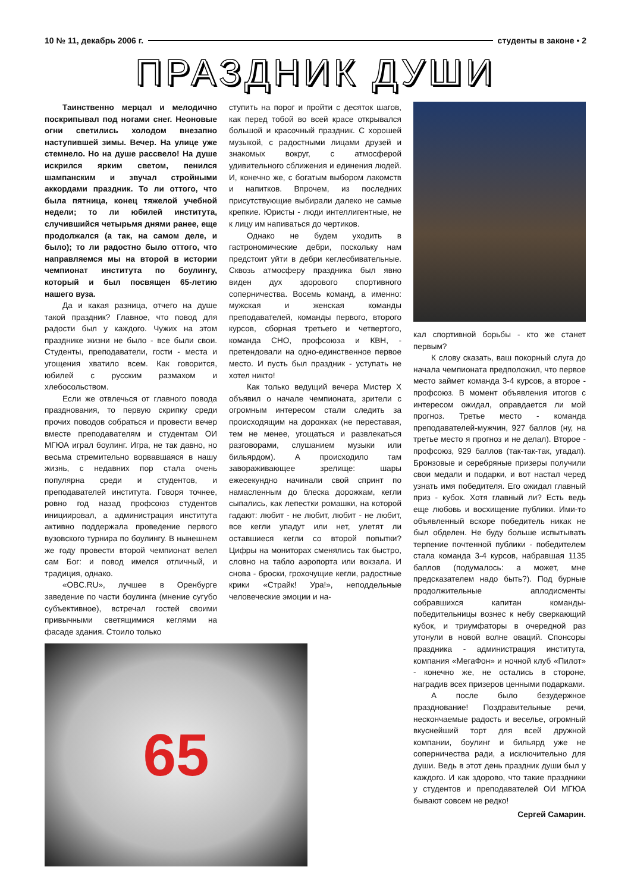10 № 11, декабрь 2006 г. студенты в законе • 2
ПРАЗДНИК ДУШИ
Таинственно мерцал и мелодично поскрипывал под ногами снег. Неоновые огни светились холодом внезапно наступившей зимы. Вечер. На улице уже стемнело. Но на душе рассвело! На душе искрился ярким светом, пенился шампанским и звучал стройными аккордами праздник. То ли оттого, что была пятница, конец тяжелой учебной недели; то ли юбилей института, случившийся четырьмя днями ранее, еще продолжался (а так, на самом деле, и было); то ли радостно было оттого, что направляемся мы на второй в истории чемпионат института по боулингу, который и был посвящен 65-летию нашего вуза.
Да и какая разница, отчего на душе такой праздник? Главное, что повод для радости был у каждого. Чужих на этом празднике жизни не было - все были свои. Студенты, преподаватели, гости - места и угощения хватило всем. Как говорится, юбилей с русским размахом и хлебосольством.
Если же отвлечься от главного повода празднования, то первую скрипку среди прочих поводов собраться и провести вечер вместе преподавателям и студентам ОИ МГЮА играл боулинг. Игра, не так давно, но весьма стремительно ворвавшаяся в нашу жизнь, с недавних пор стала очень популярна среди и студентов, и преподавателей института. Говоря точнее, ровно год назад профсоюз студентов инициировал, а администрация института активно поддержала проведение первого вузовского турнира по боулингу. В нынешнем же году провести второй чемпионат велел сам Бог: и повод имелся отличный, и традиция, однако.
«OBC.RU», лучшее в Оренбурге заведение по части боулинга (мнение сугубо субъективное), встречал гостей своими привычными светящимися кеглями на фасаде здания. Стоило только
65
ступить на порог и пройти с десяток шагов, как перед тобой во всей красе открывался большой и красочный праздник. С хорошей музыкой, с радостными лицами друзей и знакомых вокруг, с атмосферой удивительного сближения и единения людей. И, конечно же, с богатым выбором лакомств и напитков. Впрочем, из последних присутствующие выбирали далеко не самые крепкие. Юристы - люди интеллигентные, не к лицу им напиваться до чертиков.
Однако не будем уходить в гастрономические дебри, поскольку нам предстоит уйти в дебри кеглесбивательные. Сквозь атмосферу праздника был явно виден дух здорового спортивного соперничества. Восемь команд, а именно: мужская и женская команды преподавателей, команды первого, второго курсов, сборная третьего и четвертого, команда СНО, профсоюза и КВН, - претендовали на одно-единственное первое место. И пусть был праздник - уступать не хотел никто!
Как только ведущий вечера Мистер Х объявил о начале чемпионата, зрители с огромным интересом стали следить за происходящим на дорожках (не переставая, тем не менее, угощаться и развлекаться разговорами, слушанием музыки или бильярдом). А происходило там завораживающее зрелище: шары ежесекундно начинали свой спринт по намасленным до блеска дорожкам, кегли сыпались, как лепестки ромашки, на которой гадают: любит - не любит, любит - не любит, все кегли упадут или нет, улетят ли оставшиеся кегли со второй попытки? Цифры на мониторах сменялись так быстро, словно на табло аэропорта или вокзала. И снова - броски, грохочущие кегли, радостные крики «Страйк! Ура!», неподдельные человеческие эмоции и на-
кал спортивной борьбы - кто же станет первым?
К слову сказать, ваш покорный слуга до начала чемпионата предположил, что первое место займет команда 3-4 курсов, а второе - профсоюз. В момент объявления итогов с интересом ожидал, оправдается ли мой прогноз. Третье место - команда преподавателей-мужчин, 927 баллов (ну, на третье место я прогноз и не делал). Второе - профсоюз, 929 баллов (так-так-так, угадал). Бронзовые и серебряные призеры получили свои медали и подарки, и вот настал черед узнать имя победителя. Его ожидал главный приз - кубок. Хотя главный ли? Есть ведь еще любовь и восхищение публики. Ими-то объявленный вскоре победитель никак не был обделен. Не буду больше испытывать терпение почтенной публики - победителем стала команда 3-4 курсов, набравшая 1135 баллов (подумалось: а может, мне предсказателем надо быть?). Под бурные продолжительные аплодисменты собравшихся капитан команды-победительницы вознес к небу сверкающий кубок, и триумфаторы в очередной раз утонули в новой волне оваций. Спонсоры праздника - администрация института, компания «МегаФон» и ночной клуб «Пилот» - конечно же, не остались в стороне, наградив всех призеров ценными подарками.
А после было безудержное празднование! Поздравительные речи, нескончаемые радость и веселье, огромный вкуснейший торт для всей дружной компании, боулинг и бильярд уже не соперничества ради, а исключительно для души. Ведь в этот день праздник души был у каждого. И как здорово, что такие праздники у студентов и преподавателей ОИ МГЮА бывают совсем не редко!
Сергей Самарин.